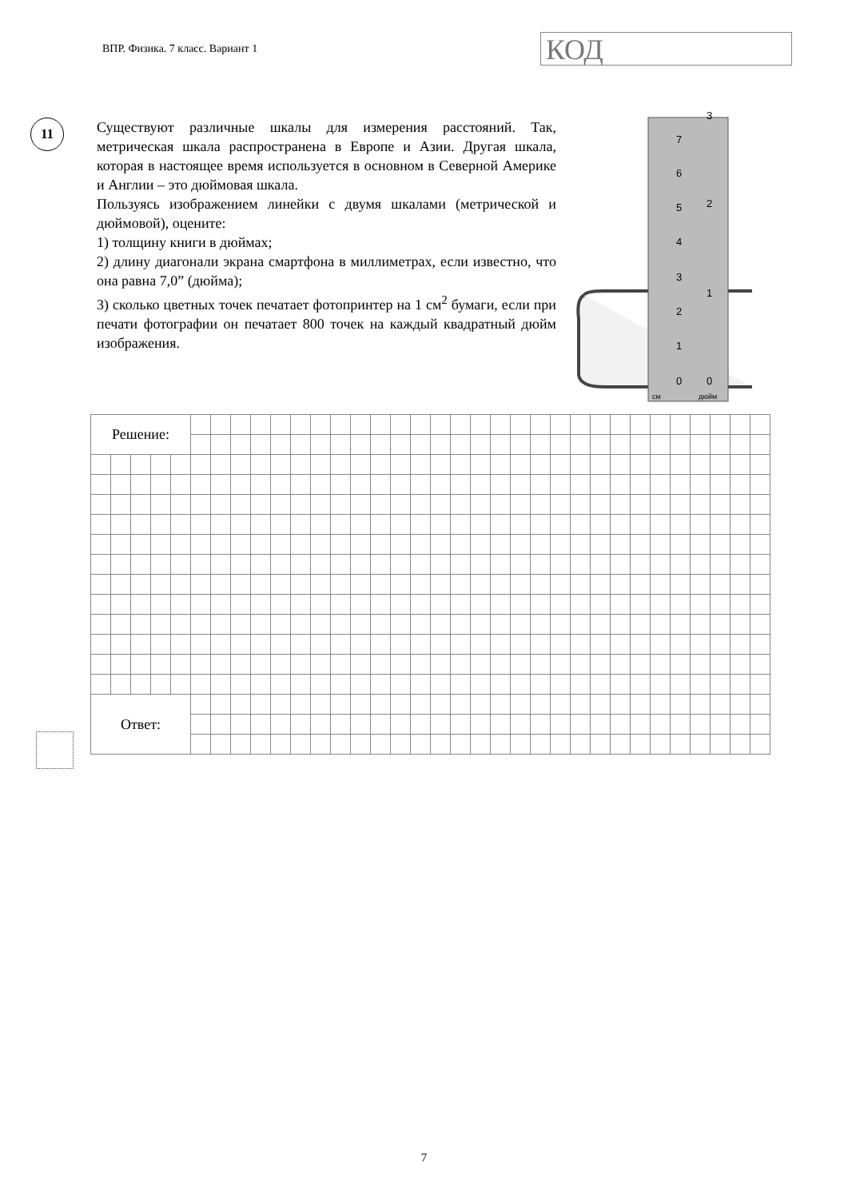ВПР. Физика. 7 класс. Вариант 1
КОД
11
Существуют различные шкалы для измерения расстояний. Так, метрическая шкала распространена в Европе и Азии. Другая шкала, которая в настоящее время используется в основном в Северной Америке и Англии – это дюймовая шкала.
Пользуясь изображением линейки с двумя шкалами (метрической и дюймовой), оцените:
1) толщину книги в дюймах;
2) длину диагонали экрана смартфона в миллиметрах, если известно, что она равна 7,0” (дюйма);
3) сколько цветных точек печатает фотопринтер на 1 см<sup>2</sup> бумаги, если при печати фотографии он печатает 800 точек на каждый квадратный дюйм изображения.
см
дюйм
0
1
2
3
4
5
6
7
0
1
2
3
| Решение: | | | | | | | | | | | | | | | | | | | | | | | | | | | | | | | | | |
| Ответ: | | | | | | | | | | | | | | | | | | | | | | | | | | | | | | | | | |
7